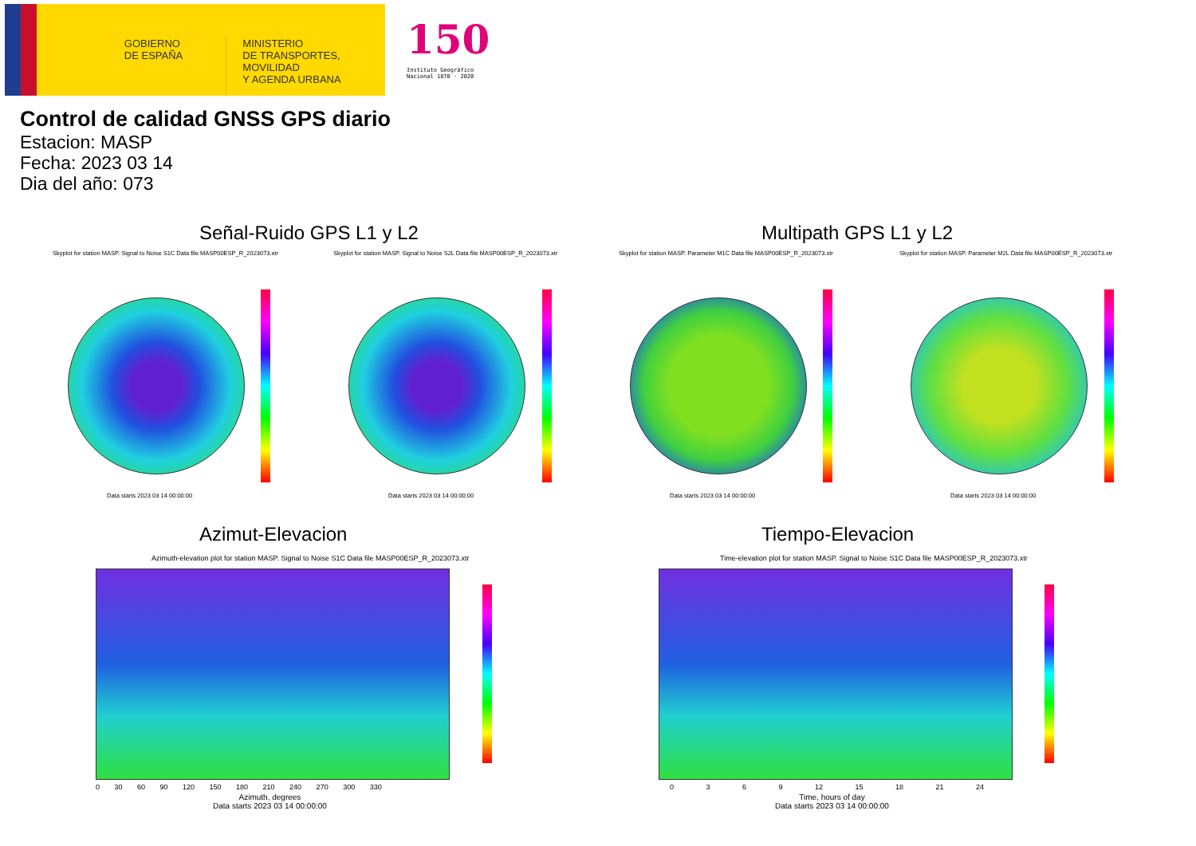GOBIERNO
DE ESPAÑA
MINISTERIO
DE TRANSPORTES, MOVILIDAD
Y AGENDA URBANA
150
Instituto Geográfico
Nacional 1870 · 2020
Control de calidad GNSS GPS diario
Estacion: MASP
Fecha: 2023 03 14
Dia del año: 073
Señal-Ruido GPS L1 y L2 Multipath GPS L1 y L2
Skyplot for station MASP. Signal to Noise S1C Data file MASP00ESP_R_2023073.xtr
Skyplot for station MASP. Signal to Noise S2L Data file MASP00ESP_R_2023073.xtr
Skyplot for station MASP. Parameter M1C Data file MASP00ESP_R_2023073.xtr
Skyplot for station MASP. Parameter M2L Data file MASP00ESP_R_2023073.xtr
Data starts 2023 03 14 00:00:00
Data starts 2023 03 14 00:00:00
Data starts 2023 03 14 00:00:00
Data starts 2023 03 14 00:00:00
Azimut-Elevacion Tiempo-Elevacion
Azimuth-elevation plot for station MASP. Signal to Noise S1C Data file MASP00ESP_R_2023073.xtr
Time-elevation plot for station MASP. Signal to Noise S1C Data file MASP00ESP_R_2023073.xtr
0 30 60 90 120 150 180 210 240 270 300 330
Azimuth, degrees
Data starts 2023 03 14 00:00:00
0 3 6 9 12 15 18 21 24
Time, hours of day
Data starts 2023 03 14 00:00:00